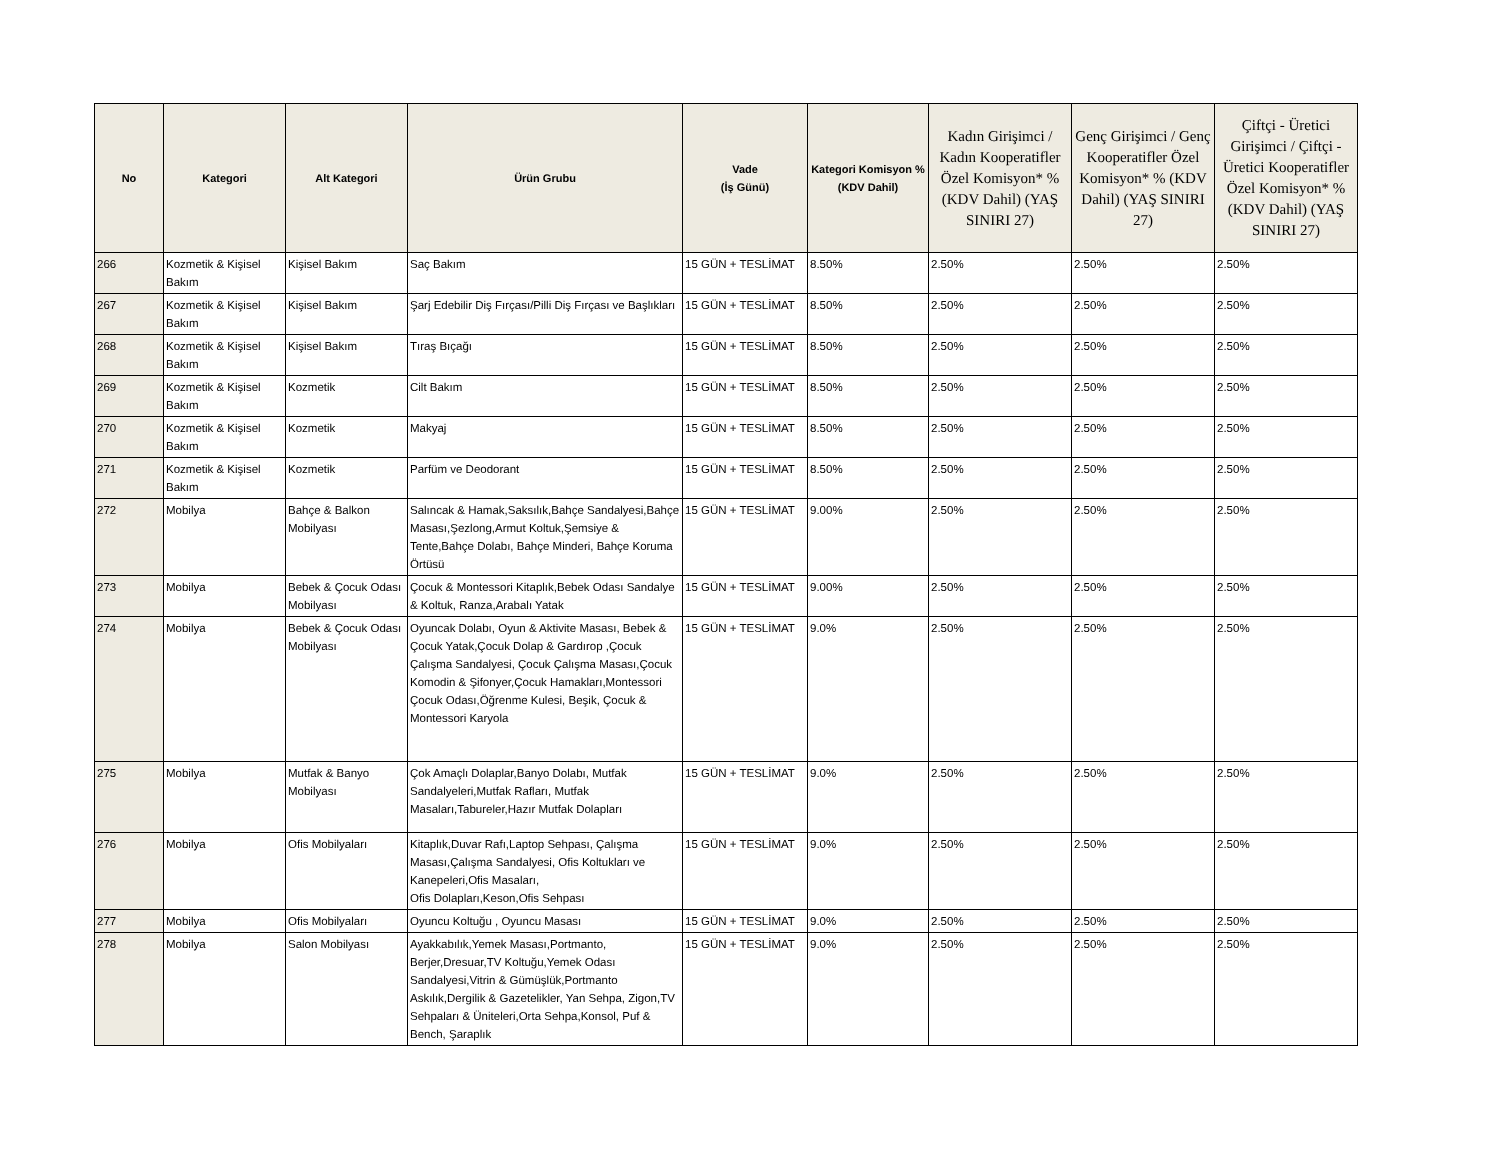| No | Kategori | Alt Kategori | Ürün Grubu | Vade (İş Günü) | Kategori Komisyon % (KDV Dahil) | Kadın Girişimci / Kadın Kooperatifler Özel Komisyon* % (KDV Dahil) (YAŞ SINIRI 27) | Genç Girişimci / Genç Kooperatifler Özel Komisyon* % (KDV Dahil) (YAŞ SINIRI 27) | Çiftçi - Üretici Girişimci / Çiftçi - Üretici Kooperatifler Özel Komisyon* % (KDV Dahil) (YAŞ SINIRI 27) |
| --- | --- | --- | --- | --- | --- | --- | --- | --- |
| 266 | Kozmetik & Kişisel Bakım | Kişisel Bakım | Saç Bakım | 15 GÜN + TESLİMAT | 8.50% | 2.50% | 2.50% | 2.50% |
| 267 | Kozmetik & Kişisel Bakım | Kişisel Bakım | Şarj Edebilir Diş Fırçası/Pilli Diş Fırçası ve Başlıkları | 15 GÜN + TESLİMAT | 8.50% | 2.50% | 2.50% | 2.50% |
| 268 | Kozmetik & Kişisel Bakım | Kişisel Bakım | Tıraş Bıçağı | 15 GÜN + TESLİMAT | 8.50% | 2.50% | 2.50% | 2.50% |
| 269 | Kozmetik & Kişisel Bakım | Kozmetik | Cilt Bakım | 15 GÜN + TESLİMAT | 8.50% | 2.50% | 2.50% | 2.50% |
| 270 | Kozmetik & Kişisel Bakım | Kozmetik | Makyaj | 15 GÜN + TESLİMAT | 8.50% | 2.50% | 2.50% | 2.50% |
| 271 | Kozmetik & Kişisel Bakım | Kozmetik | Parfüm ve Deodorant | 15 GÜN + TESLİMAT | 8.50% | 2.50% | 2.50% | 2.50% |
| 272 | Mobilya | Bahçe & Balkon Mobilyası | Salıncak & Hamak,Saksılık,Bahçe Sandalyesi,Bahçe Masası,Şezlong,Armut Koltuk,Şemsiye & Tente,Bahçe Dolabı, Bahçe Minderi, Bahçe Koruma Örtüsü | 15 GÜN + TESLİMAT | 9.00% | 2.50% | 2.50% | 2.50% |
| 273 | Mobilya | Bebek & Çocuk Odası Mobilyası | Çocuk & Montessori Kitaplık,Bebek Odası Sandalye & Koltuk, Ranza,Arabalı Yatak | 15 GÜN + TESLİMAT | 9.00% | 2.50% | 2.50% | 2.50% |
| 274 | Mobilya | Bebek & Çocuk Odası Mobilyası | Oyuncak Dolabı, Oyun & Aktivite Masası, Bebek & Çocuk Yatak,Çocuk Dolap & Gardırop ,Çocuk Çalışma Sandalyesi, Çocuk Çalışma Masası,Çocuk Komodin & Şifonyer,Çocuk Hamakları,Montessori Çocuk Odası,Öğrenme Kulesi, Beşik, Çocuk & Montessori Karyola | 15 GÜN + TESLİMAT | 9.0% | 2.50% | 2.50% | 2.50% |
| 275 | Mobilya | Mutfak & Banyo Mobilyası | Çok Amaçlı Dolaplar,Banyo Dolabı, Mutfak Sandalyeleri,Mutfak Rafları, Mutfak Masaları,Tabureler,Hazır Mutfak Dolapları | 15 GÜN + TESLİMAT | 9.0% | 2.50% | 2.50% | 2.50% |
| 276 | Mobilya | Ofis Mobilyaları | Kitaplık,Duvar Rafı,Laptop Sehpası, Çalışma Masası,Çalışma Sandalyesi, Ofis Koltukları ve Kanepeleri,Ofis Masaları, Ofis Dolapları,Keson,Ofis Sehpası | 15 GÜN + TESLİMAT | 9.0% | 2.50% | 2.50% | 2.50% |
| 277 | Mobilya | Ofis Mobilyaları | Oyuncu Koltuğu , Oyuncu Masası | 15 GÜN + TESLİMAT | 9.0% | 2.50% | 2.50% | 2.50% |
| 278 | Mobilya | Salon Mobilyası | Ayakkabılık,Yemek Masası,Portmanto, Berjer,Dresuar,TV Koltuğu,Yemek Odası Sandalyesi,Vitrin & Gümüşlük,Portmanto Askılık,Dergilik & Gazetelikler, Yan Sehpa, Zigon,TV Sehpaları & Üniteleri,Orta Sehpa,Konsol, Puf & Bench, Şaraplık | 15 GÜN + TESLİMAT | 9.0% | 2.50% | 2.50% | 2.50% |